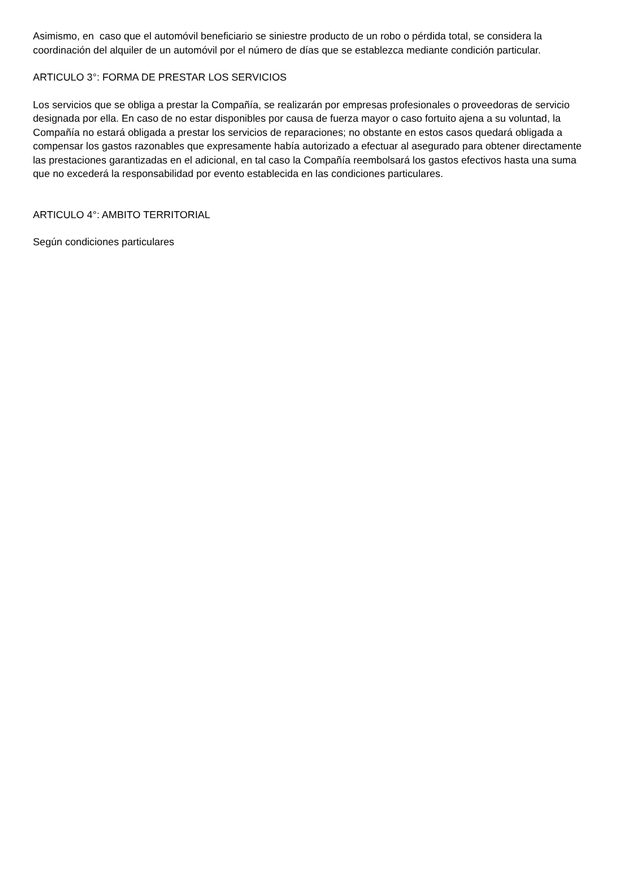Asimismo, en caso que el automóvil beneficiario se siniestre producto de un robo o pérdida total, se considera la coordinación del alquiler de un automóvil por el número de días que se establezca mediante condición particular.
ARTICULO 3°: FORMA DE PRESTAR LOS SERVICIOS
Los servicios que se obliga a prestar la Compañía, se realizarán por empresas profesionales o proveedoras de servicio designada por ella. En caso de no estar disponibles por causa de fuerza mayor o caso fortuito ajena a su voluntad, la Compañía no estará obligada a prestar los servicios de reparaciones; no obstante en estos casos quedará obligada a compensar los gastos razonables que expresamente había autorizado a efectuar al asegurado para obtener directamente las prestaciones garantizadas en el adicional, en tal caso la Compañía reembolsará los gastos efectivos hasta una suma que no excederá la responsabilidad por evento establecida en las condiciones particulares.
ARTICULO 4°: AMBITO TERRITORIAL
Según condiciones particulares